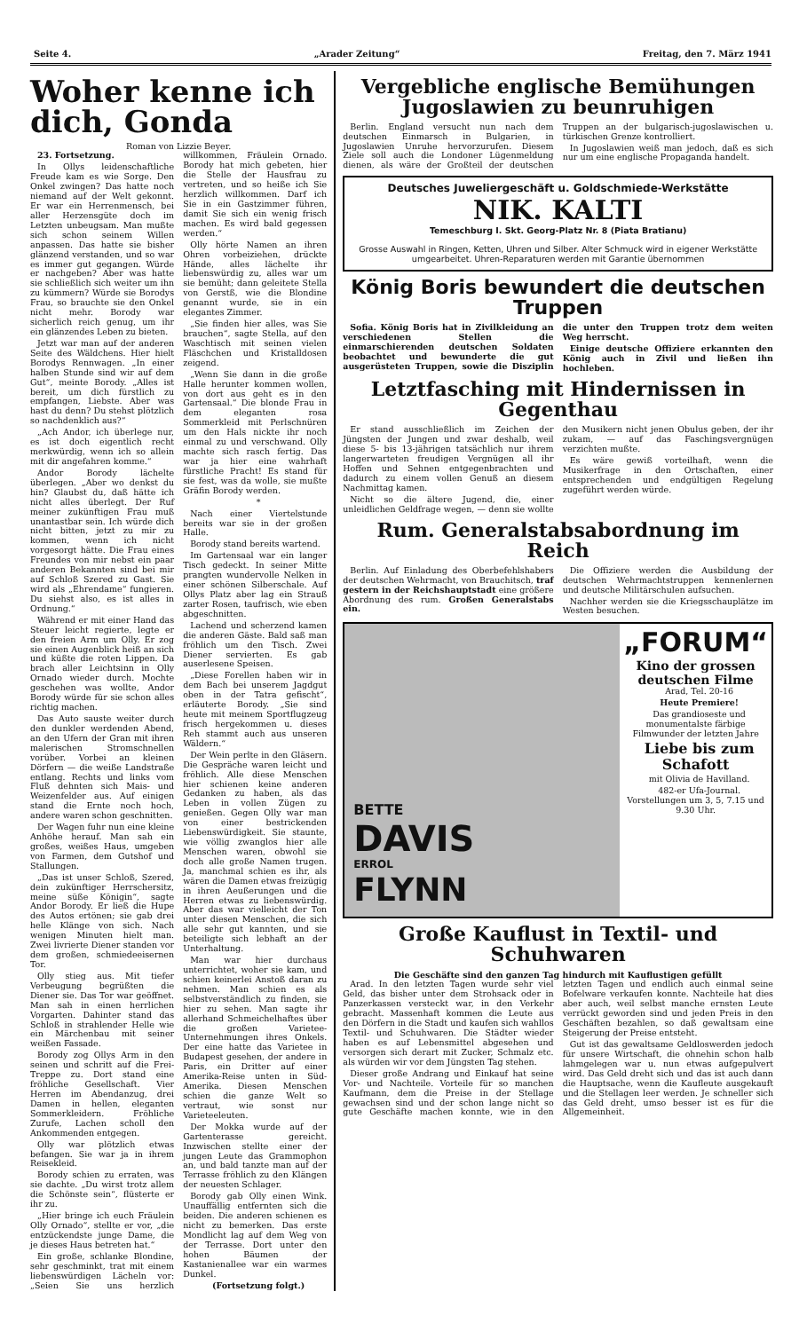Seite 4. „Arader Zeitung“Freitag, den 7. März 1941
Woher kenne ich dich, Gonda
Roman von Lizzie Beyer.
23. Fortsetzung.
In Ollys leidenschaftliche Freude kam es wie Sorge. Den Onkel zwingen? Das hatte noch niemand auf der Welt gekonnt. Er war ein Herrenmensch, bei aller Herzensgüte doch im Letzten unbeugsam. Man mußte sich schon seinem Willen anpassen. Das hatte sie bisher glänzend verstanden, und so war es immer gut gegangen. Würde er nachgeben? Aber was hatte sie schließlich sich weiter um ihn zu kümmern? Würde sie Borodys Frau, so brauchte sie den Onkel nicht mehr. Borody war sicherlich reich genug, um ihr ein glänzendes Leben zu bieten.
Jetzt war man auf der anderen Seite des Wäldchens. Hier hielt Borodys Rennwagen. „In einer halben Stunde sind wir auf dem Gut“, meinte Borody. „Alles ist bereit, um dich fürstlich zu empfangen, Liebste. Aber was hast du denn? Du stehst plötzlich so nachdenklich aus?“
„Ach Andor, ich überlege nur, es ist doch eigentlich recht merkwürdig, wenn ich so allein mit dir angefahren komme.“
Andor Borody lächelte überlegen. „Aber wo denkst du hin? Glaubst du, daß hätte ich nicht alles überlegt. Der Ruf meiner zukünftigen Frau muß unantastbar sein. Ich würde dich nicht bitten, jetzt zu mir zu kommen, wenn ich nicht vorgesorgt hätte. Die Frau eines Freundes von mir nebst ein paar anderen Bekannten sind bei mir auf Schloß Szered zu Gast. Sie wird als „Ehrendame“ fungieren. Du siehst also, es ist alles in Ordnung.“
Während er mit einer Hand das Steuer leicht regierte, legte er den freien Arm um Olly. Er zog sie einen Augenblick heiß an sich und küßte die roten Lippen. Da brach aller Leichtsinn in Olly Ornado wieder durch. Mochte geschehen was wollte, Andor Borody würde für sie schon alles richtig machen.
Das Auto sauste weiter durch den dunkler werdenden Abend, an den Ufern der Gran mit ihren malerischen Stromschnellen vorüber. Vorbei an kleinen Dörfern — die weiße Landstraße entlang. Rechts und links vom Fluß dehnten sich Mais- und Weizenfelder aus. Auf einigen stand die Ernte noch hoch, andere waren schon geschnitten.
Der Wagen fuhr nun eine kleine Anhöhe herauf. Man sah ein großes, weißes Haus, umgeben von Farmen, dem Gutshof und Stallungen.
„Das ist unser Schloß, Szered, dein zukünftiger Herrschersitz, meine süße Königin“, sagte Andor Borody. Er ließ die Hupe des Autos ertönen; sie gab drei helle Klänge von sich. Nach wenigen Minuten hielt man. Zwei livrierte Diener standen vor dem großen, schmiedeeisernen Tor.
Olly stieg aus. Mit tiefer Verbeugung begrüßten die Diener sie. Das Tor war geöffnet. Man sah in einen herrlichen Vorgarten. Dahinter stand das Schloß in strahlender Helle wie ein Märchenbau mit seiner weißen Fassade.
Borody zog Ollys Arm in den seinen und schritt auf die Frei-Treppe zu. Dort stand eine fröhliche Gesellschaft. Vier Herren im Abendanzug, drei Damen in hellen, eleganten Sommerkleidern. Fröhliche Zurufe, Lachen scholl den Ankommenden entgegen.
Olly war plötzlich etwas befangen. Sie war ja in ihrem Reisekleid.
Borody schien zu erraten, was sie dachte. „Du wirst trotz allem die Schönste sein“, flüsterte er ihr zu.
„Hier bringe ich euch Fräulein Olly Ornado“, stellte er vor, „die entzückendste junge Dame, die je dieses Haus betreten hat.“
Ein große, schlanke Blondine, sehr geschminkt, trat mit einem liebenswürdigen Lächeln vor: „Seien Sie uns herzlich willkommen, Fräulein Ornado. Borody hat mich gebeten, hier die Stelle der Hausfrau zu vertreten, und so heiße ich Sie herzlich willkommen. Darf ich Sie in ein Gastzimmer führen, damit Sie sich ein wenig frisch machen. Es wird bald gegessen werden.“
Olly hörte Namen an ihren Ohren vorbeiziehen, drückte Hände, alles lächelte ihr liebenswürdig zu, alles war um sie bemüht; dann geleitete Stella von Gerstß, wie die Blondine genannt wurde, sie in ein elegantes Zimmer.
„Sie finden hier alles, was Sie brauchen“, sagte Stella, auf den Waschtisch mit seinen vielen Fläschchen und Kristalldosen zeigend.
„Wenn Sie dann in die große Halle herunter kommen wollen, von dort aus geht es in den Gartensaal.“ Die blonde Frau in dem eleganten rosa Sommerkleid mit Perlschnüren um den Hals nickte ihr noch einmal zu und verschwand. Olly machte sich rasch fertig. Das war ja hier eine wahrhaft fürstliche Pracht! Es stand für sie fest, was da wolle, sie mußte Gräfin Borody werden.
*
Nach einer Viertelstunde bereits war sie in der großen Halle.
Borody stand bereits wartend.
Im Gartensaal war ein langer Tisch gedeckt. In seiner Mitte prangten wundervolle Nelken in einer schönen Silberschale. Auf Ollys Platz aber lag ein Strauß zarter Rosen, taufrisch, wie eben abgeschnitten.
Lachend und scherzend kamen die anderen Gäste. Bald saß man fröhlich um den Tisch. Zwei Diener servierten. Es gab auserlesene Speisen.
„Diese Forellen haben wir in dem Bach bei unserem Jagdgut oben in der Tatra gefischt“, erläuterte Borody. „Sie sind heute mit meinem Sportflugzeug frisch hergekommen u. dieses Reh stammt auch aus unseren Wäldern.“
Der Wein perlte in den Gläsern. Die Gespräche waren leicht und fröhlich. Alle diese Menschen hier schienen keine anderen Gedanken zu haben, als das Leben in vollen Zügen zu genießen. Gegen Olly war man von einer bestrickenden Liebenswürdigkeit. Sie staunte, wie völlig zwanglos hier alle Menschen waren, obwohl sie doch alle große Namen trugen. Ja, manchmal schien es ihr, als wären die Damen etwas freizügig in ihren Aeußerungen und die Herren etwas zu liebenswürdig. Aber das war vielleicht der Ton unter diesen Menschen, die sich alle sehr gut kannten, und sie beteiligte sich lebhaft an der Unterhaltung.
Man war hier durchaus unterrichtet, woher sie kam, und schien keinerlei Anstoß daran zu nehmen. Man schien es als selbstverständlich zu finden, sie hier zu sehen. Man sagte ihr allerhand Schmeichelhaftes über die großen Varietee-Unternehmungen ihres Onkels. Der eine hatte das Varietee in Budapest gesehen, der andere in Paris, ein Dritter auf einer Amerika-Reise unten in Süd-Amerika. Diesen Menschen schien die ganze Welt so vertraut, wie sonst nur Varieteeleuten.
Der Mokka wurde auf der Gartenterasse gereicht. Inzwischen stellte einer der jungen Leute das Grammophon an, und bald tanzte man auf der Terrasse fröhlich zu den Klängen der neuesten Schlager.
Borody gab Olly einen Wink. Unauffällig entfernten sich die beiden. Die anderen schienen es nicht zu bemerken. Das erste Mondlicht lag auf dem Weg von der Terrasse. Dort unter den hohen Bäumen der Kastanienallee war ein warmes Dunkel.
(Fortsetzung folgt.)
Vergebliche englische Bemühungen Jugoslawien zu beunruhigen
Berlin. England versucht nun nach dem deutschen Einmarsch in Bulgarien, in Jugoslawien Unruhe hervorzurufen. Diesem Ziele soll auch die Londoner Lügenmeldung dienen, als wäre der Großteil der deutschen Truppen an der bulgarisch-jugoslawischen u. türkischen Grenze kontrolliert.
In Jugoslawien weiß man jedoch, daß es sich nur um eine englische Propaganda handelt.
Deutsches Juweliergeschäft u. Goldschmiede-Werkstätte
NIK. KALTI
Temeschburg I. Skt. Georg-Platz Nr. 8 (Piata Bratianu)
Grosse Auswahl in Ringen, Ketten, Uhren und Silber. Alter Schmuck wird in eigener Werkstätte umgearbeitet. Uhren-Reparaturen werden mit Garantie übernommen
König Boris bewundert die deutschen Truppen
Sofia. König Boris hat in Zivilkleidung an verschiedenen Stellen die einmarschierenden deutschen Soldaten beobachtet und bewunderte die gut ausgerüsteten Truppen, sowie die Disziplin die unter den Truppen trotz dem weiten Weg herrscht.
Einige deutsche Offiziere erkannten den König auch in Zivil und ließen ihn hochleben.
Letztfasching mit Hindernissen in Gegenthau
Er stand ausschließlich im Zeichen der Jüngsten der Jungen und zwar deshalb, weil diese 5- bis 13-jährigen tatsächlich nur ihrem langerwarteten freudigen Vergnügen all ihr Hoffen und Sehnen entgegenbrachten und dadurch zu einem vollen Genuß an diesem Nachmittag kamen.
Nicht so die ältere Jugend, die, einer unleidlichen Geldfrage wegen, — denn sie wollte den Musikern nicht jenen Obulus geben, der ihr zukam, — auf das Faschingsvergnügen verzichten mußte.
Es wäre gewiß vorteilhaft, wenn die Musikerfrage in den Ortschaften, einer entsprechenden und endgültigen Regelung zugeführt werden würde.
Rum. Generalstabsabordnung im Reich
Berlin. Auf Einladung des Oberbefehlshabers der deutschen Wehrmacht, von Brauchitsch, traf gestern in der Reichshauptstadt eine größere Abordnung des rum. Großen Generalstabs ein.
Die Offiziere werden die Ausbildung der deutschen Wehrmachtstruppen kennenlernen und deutsche Militärschulen aufsuchen.
Nachher werden sie die Kriegsschauplätze im Westen besuchen.
BETTE
DAVIS
ERROL
FLYNN
„FORUM“
Kino der grossen deutschen Filme
Arad, Tel. 20-16
Heute Premiere!
Das grandioseste und monumentalste färbige Filmwunder der letzten Jahre
Liebe bis zum Schafott
mit Olivia de Havilland.
482-er Ufa-Journal. Vorstellungen um 3, 5, 7.15 und 9.30 Uhr.
Große Kauflust in Textil- und Schuhwaren
Die Geschäfte sind den ganzen Tag hindurch mit Kauflustigen gefüllt
Arad. In den letzten Tagen wurde sehr viel Geld, das bisher unter dem Strohsack oder in Panzerkassen versteckt war, in den Verkehr gebracht. Massenhaft kommen die Leute aus den Dörfern in die Stadt und kaufen sich wahllos Textil- und Schuhwaren. Die Städter wieder haben es auf Lebensmittel abgesehen und versorgen sich derart mit Zucker, Schmalz etc. als würden wir vor dem Jüngsten Tag stehen.
Dieser große Andrang und Einkauf hat seine Vor- und Nachteile. Vorteile für so manchen Kaufmann, dem die Preise in der Stellage gewachsen sind und der schon lange nicht so gute Geschäfte machen konnte, wie in den letzten Tagen und endlich auch einmal seine Bofelware verkaufen konnte. Nachteile hat dies aber auch, weil selbst manche ernsten Leute verrückt geworden sind und jeden Preis in den Geschäften bezahlen, so daß gewaltsam eine Steigerung der Preise entsteht.
Gut ist das gewaltsame Geldloswerden jedoch für unsere Wirtschaft, die ohnehin schon halb lahmgelegen war u. nun etwas aufgepulvert wird. Das Geld dreht sich und das ist auch dann die Hauptsache, wenn die Kaufleute ausgekauft und die Stellagen leer werden. Je schneller sich das Geld dreht, umso besser ist es für die Allgemeinheit.